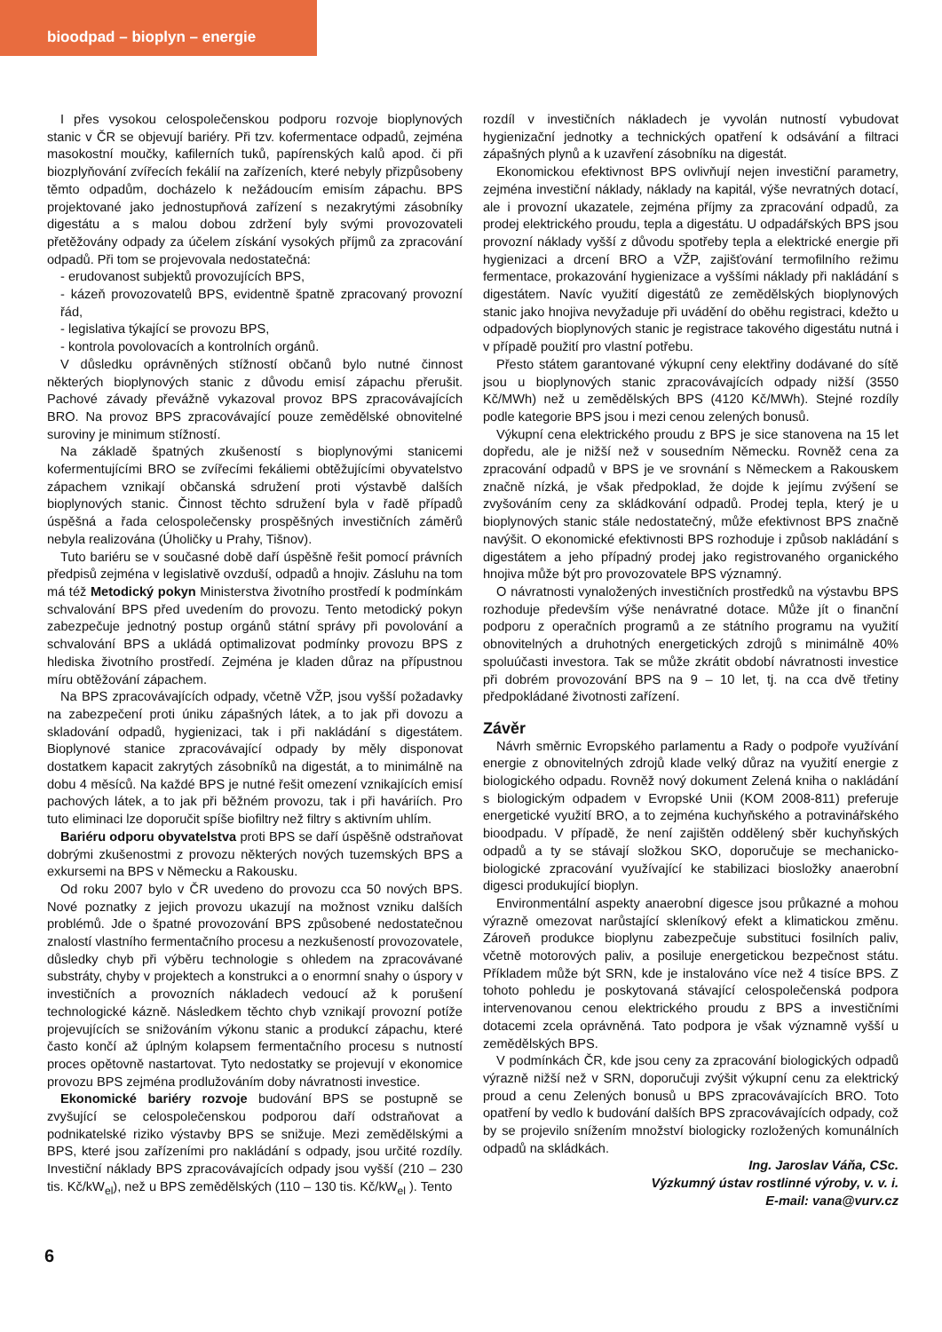bioodpad – bioplyn – energie
I přes vysokou celospolečenskou podporu rozvoje bioplynových stanic v ČR se objevují bariéry. Při tzv. kofermentace odpadů, zejména masokostní moučky, kafilerních tuků, papírenských kalů apod. či při biozplyňování zvířecích fekálií na zařízeních, které nebyly přizpůsobeny těmto odpadům, docházelo k nežádoucím emisím zápachu. BPS projektované jako jednostupňová zařízení s nezakrytými zásobníky digestátu a s malou dobou zdržení byly svými provozovateli přetěžovány odpady za účelem získání vysokých příjmů za zpracování odpadů. Při tom se projevovala nedostatečná:
- erudovanost subjektů provozujících BPS,
- kázeň provozovatelů BPS, evidentně špatně zpracovaný provozní řád,
- legislativa týkající se provozu BPS,
- kontrola povolovacích a kontrolních orgánů.
V důsledku oprávněných stížností občanů bylo nutné činnost některých bioplynových stanic z důvodu emisí zápachu přerušit. Pachové závady převážně vykazoval provoz BPS zpracovávajících BRO. Na provoz BPS zpracovávající pouze zemědělské obnovitelné suroviny je minimum stížností.
Na základě špatných zkušeností s bioplynovými stanicemi kofermentujícími BRO se zvířecími fekáliemi obtěžujícími obyvatelstvo zápachem vznikají občanská sdružení proti výstavbě dalších bioplynových stanic. Činnost těchto sdružení byla v řadě případů úspěšná a řada celospolečensky prospěšných investičních záměrů nebyla realizována (Úholičky u Prahy, Tišnov).
Tuto bariéru se v současné době daří úspěšně řešit pomocí právních předpisů zejména v legislativě ovzduší, odpadů a hnojiv. Zásluhu na tom má též Metodický pokyn Ministerstva životního prostředí k podmínkám schvalování BPS před uvedením do provozu. Tento metodický pokyn zabezpečuje jednotný postup orgánů státní správy při povolování a schvalování BPS a ukládá optimalizovat podmínky provozu BPS z hlediska životního prostředí. Zejména je kladen důraz na přípustnou míru obtěžování zápachem.
Na BPS zpracovávajících odpady, včetně VŽP, jsou vyšší požadavky na zabezpečení proti úniku zápašných látek, a to jak při dovozu a skladování odpadů, hygienizaci, tak i při nakládání s digestátem. Bioplynové stanice zpracovávající odpady by měly disponovat dostatkem kapacit zakrytých zásobníků na digestát, a to minimálně na dobu 4 měsíců. Na každé BPS je nutné řešit omezení vznikajících emisí pachových látek, a to jak při běžném provozu, tak i při haváriích. Pro tuto eliminaci lze doporučit spíše biofiltry než filtry s aktivním uhlím.
Bariéru odporu obyvatelstva proti BPS se daří úspěšně odstraňovat dobrými zkušenostmi z provozu některých nových tuzemských BPS a exkursemi na BPS v Německu a Rakousku.
Od roku 2007 bylo v ČR uvedeno do provozu cca 50 nových BPS. Nové poznatky z jejich provozu ukazují na možnost vzniku dalších problémů. Jde o špatné provozování BPS způsobené nedostatečnou znalostí vlastního fermentačního procesu a nezkušeností provozovatele, důsledky chyb při výběru technologie s ohledem na zpracovávané substráty, chyby v projektech a konstrukci a o enormní snahy o úspory v investičních a provozních nákladech vedoucí až k porušení technologické kázně. Následkem těchto chyb vznikají provozní potíže projevujících se snižováním výkonu stanic a produkcí zápachu, které často končí až úplným kolapsem fermentačního procesu s nutností proces opětovně nastartovat. Tyto nedostatky se projevují v ekonomice provozu BPS zejména prodlužováním doby návratnosti investice.
Ekonomické bariéry rozvoje budování BPS se postupně se zvyšující se celospolečenskou podporou daří odstraňovat a podnikatelské riziko výstavby BPS se snižuje. Mezi zemědělskými a BPS, které jsou zařízeními pro nakládání s odpady, jsou určité rozdíly. Investiční náklady BPS zpracovávajících odpady jsou vyšší (210 – 230 tis. Kč/kW<sub>el</sub>), než u BPS zemědělských (110 – 130 tis. Kč/kW<sub>el</sub> ). Tento
rozdíl v investičních nákladech je vyvolán nutností vybudovat hygienizační jednotky a technických opatření k odsávání a filtraci zápašných plynů a k uzavření zásobníku na digestát.
Ekonomickou efektivnost BPS ovlivňují nejen investiční parametry, zejména investiční náklady, náklady na kapitál, výše nevratných dotací, ale i provozní ukazatele, zejména příjmy za zpracování odpadů, za prodej elektrického proudu, tepla a digestátu. U odpadářských BPS jsou provozní náklady vyšší z důvodu spotřeby tepla a elektrické energie při hygienizaci a drcení BRO a VŽP, zajišťování termofilního režimu fermentace, prokazování hygienizace a vyššími náklady při nakládání s digestátem. Navíc využití digestátů ze zemědělských bioplynových stanic jako hnojiva nevyžaduje při uvádění do oběhu registraci, kdežto u odpadových bioplynových stanic je registrace takového digestátu nutná i v případě použití pro vlastní potřebu.
Přesto státem garantované výkupní ceny elektřiny dodávané do sítě jsou u bioplynových stanic zpracovávajících odpady nižší (3550 Kč/MWh) než u zemědělských BPS (4120 Kč/MWh). Stejné rozdíly podle kategorie BPS jsou i mezi cenou zelených bonusů.
Výkupní cena elektrického proudu z BPS je sice stanovena na 15 let dopředu, ale je nižší než v sousedním Německu. Rovněž cena za zpracování odpadů v BPS je ve srovnání s Německem a Rakouskem značně nízká, je však předpoklad, že dojde k jejímu zvýšení se zvyšováním ceny za skládkování odpadů. Prodej tepla, který je u bioplynových stanic stále nedostatečný, může efektivnost BPS značně navýšit. O ekonomické efektivnosti BPS rozhoduje i způsob nakládání s digestátem a jeho případný prodej jako registrovaného organického hnojiva může být pro provozovatele BPS významný.
O návratnosti vynaložených investičních prostředků na výstavbu BPS rozhoduje především výše nenávratné dotace. Může jít o finanční podporu z operačních programů a ze státního programu na využití obnovitelných a druhotných energetických zdrojů s minimálně 40% spoluúčasti investora. Tak se může zkrátit období návratnosti investice při dobrém provozování BPS na 9 – 10 let, tj. na cca dvě třetiny předpokládané životnosti zařízení.
Závěr
Návrh směrnic Evropského parlamentu a Rady o podpoře využívání energie z obnovitelných zdrojů klade velký důraz na využití energie z biologického odpadu. Rovněž nový dokument Zelená kniha o nakládání s biologickým odpadem v Evropské Unii (KOM 2008-811) preferuje energetické využití BRO, a to zejména kuchyňského a potravinářského bioodpadu. V případě, že není zajištěn oddělený sběr kuchyňských odpadů a ty se stávají složkou SKO, doporučuje se mechanicko-biologické zpracování využívající ke stabilizaci biosložky anaerobní digesci produkující bioplyn.
Environmentální aspekty anaerobní digesce jsou průkazné a mohou výrazně omezovat narůstající skleníkový efekt a klimatickou změnu. Zároveň produkce bioplynu zabezpečuje substituci fosilních paliv, včetně motorových paliv, a posiluje energetickou bezpečnost státu. Příkladem může být SRN, kde je instalováno více než 4 tisíce BPS. Z tohoto pohledu je poskytovaná stávající celospolečenská podpora intervenovanou cenou elektrického proudu z BPS a investičními dotacemi zcela oprávněná. Tato podpora je však významně vyšší u zemědělských BPS.
V podmínkách ČR, kde jsou ceny za zpracování biologických odpadů výrazně nižší než v SRN, doporučuji zvýšit výkupní cenu za elektrický proud a cenu Zelených bonusů u BPS zpracovávajících BRO. Toto opatření by vedlo k budování dalších BPS zpracovávajících odpady, což by se projevilo snížením množství biologicky rozložených komunálních odpadů na skládkách.
Ing. Jaroslav Váňa, CSc.
Výzkumný ústav rostlinné výroby, v. v. i.
E-mail: vana@vurv.cz
6